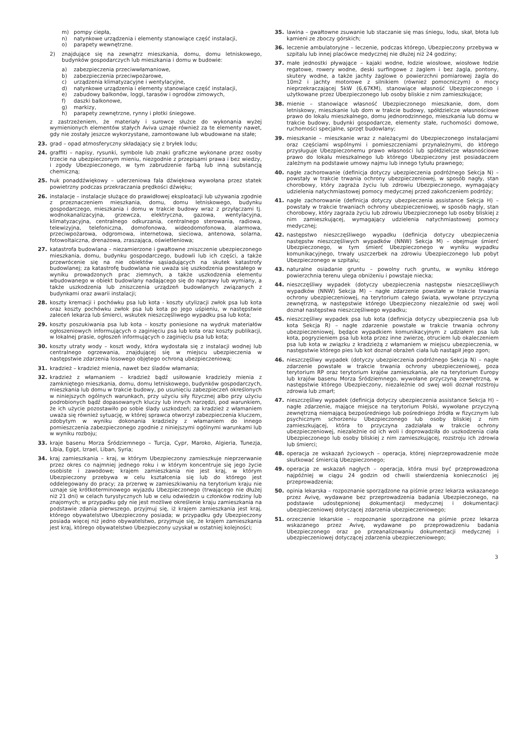m) pompy ciepła,
n) natynkowe urządzenia i elementy stanowiące część instalacji,
o) parapety wewnętrzne.
2) znajdujące się na zewnątrz mieszkania, domu, domu letniskowego, budynków gospodarczych lub mieszkania i domu w budowie:
a) zabezpieczenia przeciwwłamaniowe,
b) zabezpieczenia przeciwpożarowe,
c) urządzenia klimatyzacyjne i wentylacyjne,
d) natynkowe urządzenia i elementy stanowiące część instalacji,
e) zabudowy balkonów, loggi, tarasów i ogrodów zimowych,
f) daszki balkonowe,
g) markizy,
h) parapety zewnętrzne, rynny i płotki śniegowe.
z zastrzeżeniem, że materiały i surowce służce do wykonania wyżej wymienionych elementów stałych Aviva uznaje również za te elementy nawet, gdy nie zostały jeszcze wykorzystane, zamontowane lub wbudowane na stałe;
23. grad – opad atmosferyczny składający się z bryłek lodu;
24. graffiti – napisy, rysunki, symbole lub znaki graficzne wykonane przez osoby trzecie na ubezpieczonym mieniu, niezgodnie z przepisami prawa i bez wiedzy, i zgody Ubezpieczonego, w tym zabrudzenie farbą lub inną substancją chemiczną;
25. huk ponaddźwiękowy – uderzeniowa fala dźwiękowa wywołana przez statek powietrzny podczas przekraczania prędkości dźwięku;
26. instalacje – instalacje służące do prawidłowej eksploatacji lub używania zgodnie z przeznaczeniem mieszkania, domu, domu letniskowego, budynku gospodarczego, mieszkania i domu w trakcie budowy wraz z przyłączami tj. wodnokanalizacyjna, grzewcza, elektryczna, gazowa, wentylacyjna, klimatyzacyjna, centralnego odkurzania, centralnego sterowania, radiowa, telewizyjna, telefoniczna, domofonowa, wideodomofonowa, alarmowa, przeciwpożarowa, odgromowa, internetowa, sieciowa, antenowa, solarna, fotowoltaiczna, drenażowa, zraszająca, oświetleniowa;
27. katastrofa budowlana – niezamierzone i gwałtowne zniszczenie ubezpieczonego mieszkania, domu, budynku gospodarczego, budowli lub ich części, a także przewrócenie się na nie obiektów sąsiadujących na skutek katastrofy budowlanej; za katastrofę budowlana nie uważa się uszkodzenia powstałego w wyniku prowadzonych prac ziemnych, a także uszkodzenia elementu wbudowanego w obiekt budowlany nadającego się do naprawy lub wymiany, a także uszkodzenia lub zniszczenia urządzeń budowlanych związanych z budynkami oraz awarii instalacji;
28. koszty kremacji i pochówku psa lub kota - koszty utylizacji zwłok psa lub kota oraz koszty pochówku zwłok psa lub kota po jego uśpieniu, w następstwie zaleceń lekarza lub śmierci, wskutek nieszczęśliwego wypadku psa lub kota;
29. koszty poszukiwania psa lub kota – koszty poniesione na wydruk materiałów ogłoszeniowych informujących o zaginięciu psa lub kota oraz koszty publikacji, w lokalnej prasie, ogłoszeń informujących o zaginięciu psa lub kota;
30. koszty utraty wody – koszt wody, która wydostała się z instalacji wodnej lub centralnego ogrzewania, znajdującej się w miejscu ubezpieczenia w następstwie zdarzenia losowego objętego ochroną ubezpieczeniową;
31. kradzież – kradzież mienia, nawet bez śladów włamania;
32. kradzież z włamaniem – kradzież bądź usiłowanie kradzieży mienia z zamkniętego mieszkania, domu, domu letniskowego, budynków gospodarczych, mieszkania lub domu w trakcie budowy, po usunięciu zabezpieczeń określonych w niniejszych ogólnych warunkach, przy użyciu siły fizycznej albo przy użyciu podrobionych bądź dopasowanych kluczy lub innych narzędzi, pod warunkiem, że ich użycie pozostawiło po sobie ślady uszkodzeń; za kradzież z włamaniem uważa się również sytuację, w której sprawca otworzył zabezpieczenia kluczem, zdobytym w wyniku dokonania kradzieży z włamaniem do innego pomieszczenia zabezpieczonego zgodnie z niniejszymi ogólnymi warunkami lub w wyniku rozboju;
33. kraje basenu Morza Śródziemnego – Turcja, Cypr, Maroko, Algieria, Tunezja, Libia, Egipt, Izrael, Liban, Syria;
34. kraj zamieszkania – kraj, w którym Ubezpieczony zamieszkuje nieprzerwanie przez okres co najmniej jednego roku i w którym koncentruje się jego życie osobiste i zawodowe; krajem zamieszkania nie jest kraj, w którym Ubezpieczony przebywa w celu kształcenia się lub do którego jest oddelegowany do pracy; za przerwę w zamieszkiwaniu na terytorium kraju nie uznaje się krótkoterminowego wyjazdu Ubezpieczonego (trwającego nie dłużej niż 21 dni) w celach turystycznych lub w celu odwiedzin u członków rodziny lub znajomych; w przypadku gdy nie jest możliwe określenie kraju zamieszkania na podstawie zdania pierwszego, przyjmuj się, iż krajem zamieszkania jest kraj, którego obywatelstwo Ubezpieczony posiada; w przypadku gdy Ubezpieczony posiada więcej niż jedno obywatelstwo, przyjmuje się, że krajem zamieszkania jest kraj, którego obywatelstwo Ubezpieczony uzyskał w ostatniej kolejności;
35. lawina – gwałtowne zsuwanie lub staczanie się mas śniegu, lodu, skał, błota lub kamieni ze zboczy górskich;
36. leczenie ambulatoryjne – leczenie, podczas którego, Ubezpieczony przebywa w szpitalu lub innej placówce medycznej nie dłużej niż 24 godziny;
37. małe jednostki pływające – kajaki wodne, łodzie wiosłowe, wiosłowe łodzie regatowe, rowery wodne, deski surfingowe z żaglem i bez żagla, pontony, skutery wodne, a także jachty żaglowe o powierzchni pomiarowej żagla do 10m2 i jachty motorowe z silnikiem (również pomocniczym) o mocy nieprzekraczającej 5kW (6,67KM), stanowiące własność Ubezpieczonego i użytkowane przez Ubezpieczonego lub osoby bliskie z nim zamieszkujące;
38. mienie – stanowiące własność Ubezpieczonego mieszkanie, dom, dom letniskowy, mieszkanie lub dom w trakcie budowy, spółdzielcze własnościowe prawo do lokalu mieszkalnego, domu jednorodzinnego, mieszkania lub domu w trakcie budowy, budynki gospodarcze, elementy stałe, ruchomości domowe, ruchomości specjalne, sprzęt budowlany;
39. mieszkanie – mieszkanie wraz z należącymi do Ubezpieczonego instalacjami oraz częściami wspólnymi i pomieszczeniami przynależnymi, do którego przysługuje Ubezpieczonemu prawo własności lub spółdzielcze własnościowe prawo do lokalu mieszkalnego lub którego Ubezpieczony jest posiadaczem zależnym na podstawie umowy najmu lub innego tytułu prawnego;
40. nagłe zachorowanie (definicja dotyczy ubezpieczenia podróżnego Sekcja N) – powstały w trakcie trwania ochrony ubezpieczeniowej, w sposób nagły, stan chorobowy, który zagraża życiu lub zdrowiu Ubezpieczonego, wymagający udzielenia natychmiastowej pomocy medycznej przed zakończeniem podróży;
41. nagłe zachorowanie (definicja dotyczy ubezpieczenia assistance Sekcja H) – powstały w trakcie trwaniach ochrony ubezpieczeniowej, w sposób nagły, stan chorobowy, który zagraża życiu lub zdrowiu Ubezpieczonego lub osoby bliskiej z nim zamieszkującej, wymagający udzielenia natychmiastowej pomocy medycznej;
42. następstwo nieszczęśliwego wypadku (definicja dotyczy ubezpieczenia następstw nieszczęśliwych wypadków (NNW) Sekcja M) – obejmuje śmierć Ubezpieczonego, w tym śmierć Ubezpieczonego w wyniku wypadku komunikacyjnego, trwały uszczerbek na zdrowiu Ubezpieczonego lub pobyt Ubezpieczonego w szpitalu;
43. naturalne osiadanie gruntu – powolny ruch gruntu, w wyniku którego powierzchnia terenu ulega obniżeniu i powstaje niecka;
44. nieszczęśliwy wypadek (dotyczy ubezpieczenia następstw nieszczęśliwych wypadków (NNW) Sekcja M) – nagłe zdarzenie powstałe w trakcie trwania ochrony ubezpieczeniowej, na terytorium całego świata, wywołane przyczyną zewnętrzną, w następstwie którego Ubezpieczony niezależnie od swej woli doznał następstwa nieszczęśliwego wypadku;
45. nieszczęśliwy wypadek psa lub kota (definicja dotyczy ubezpieczenia psa lub kota Sekcja R) – nagłe zdarzenie powstałe w trakcie trwania ochrony ubezpieczeniowej, będące wypadkiem komunikacyjnym z udziałem psa lub kota, pogryzieniem psa lub kota przez inne zwierzę, otruciem lub okaleczeniem psa lub kota w związku z kradzieżą z włamaniem w miejscu ubezpieczenia, w następstwie którego pies lub kot doznał obrażeń ciała lub nastąpił jego zgon;
46. nieszczęśliwy wypadek (dotyczy ubezpieczenia podróżnego Sekcja N) – nagłe zdarzenie powstałe w trakcie trwania ochrony ubezpieczeniowej, poza terytorium RP oraz terytorium krajów zamieszkania, ale na terytorium Europy lub krajów basenu Morza Śródziemnego, wywołane przyczyną zewnętrzną, w następstwie którego Ubezpieczony, niezależnie od swej woli doznał rozstroju zdrowia lub zmarł;
47. nieszczęśliwy wypadek (definicja dotyczy ubezpieczenia assistance Sekcja H) – nagłe zdarzenie, mające miejsce na terytorium Polski, wywołane przyczyną zewnętrzną niemającą bezpośredniego lub pośredniego źródła w fizycznym lub psychicznym schorzeniu Ubezpieczonego lub osoby bliskiej z nim zamieszkującej, która to przyczyna zadziałała w trakcie ochrony ubezpieczeniowej, niezależnie od ich woli i doprowadziła do uszkodzenia ciała Ubezpieczonego lub osoby bliskiej z nim zamieszkującej, rozstroju ich zdrowia lub śmierci;
48. operacja ze wskazań życiowych – operacja, której nieprzeprowadzenie może skutkować śmiercią Ubezpieczonego;
49. operacja ze wskazań nagłych – operacja, która musi być przeprowadzona najpóźniej w ciągu 24 godzin od chwili stwierdzenia konieczności jej przeprowadzenia;
50. opinia lekarska – rozpoznanie sporządzone na piśmie przez lekarza wskazanego przez Avivę, wydawane bez przeprowadzenia badania Ubezpieczonego, na podstawie udostępnionej dokumentacji medycznej i dokumentacji ubezpieczeniowej dotyczącej zdarzenia ubezpieczeniowego;
51. orzeczenie lekarskie – rozpoznanie sporządzone na piśmie przez lekarza wskazanego przez Avivę, wydawane po przeprowadzeniu badania Ubezpieczonego oraz po przeanalizowaniu dokumentacji medycznej i ubezpieczeniowej dotyczącej zdarzenia ubezpieczeniowego;
3